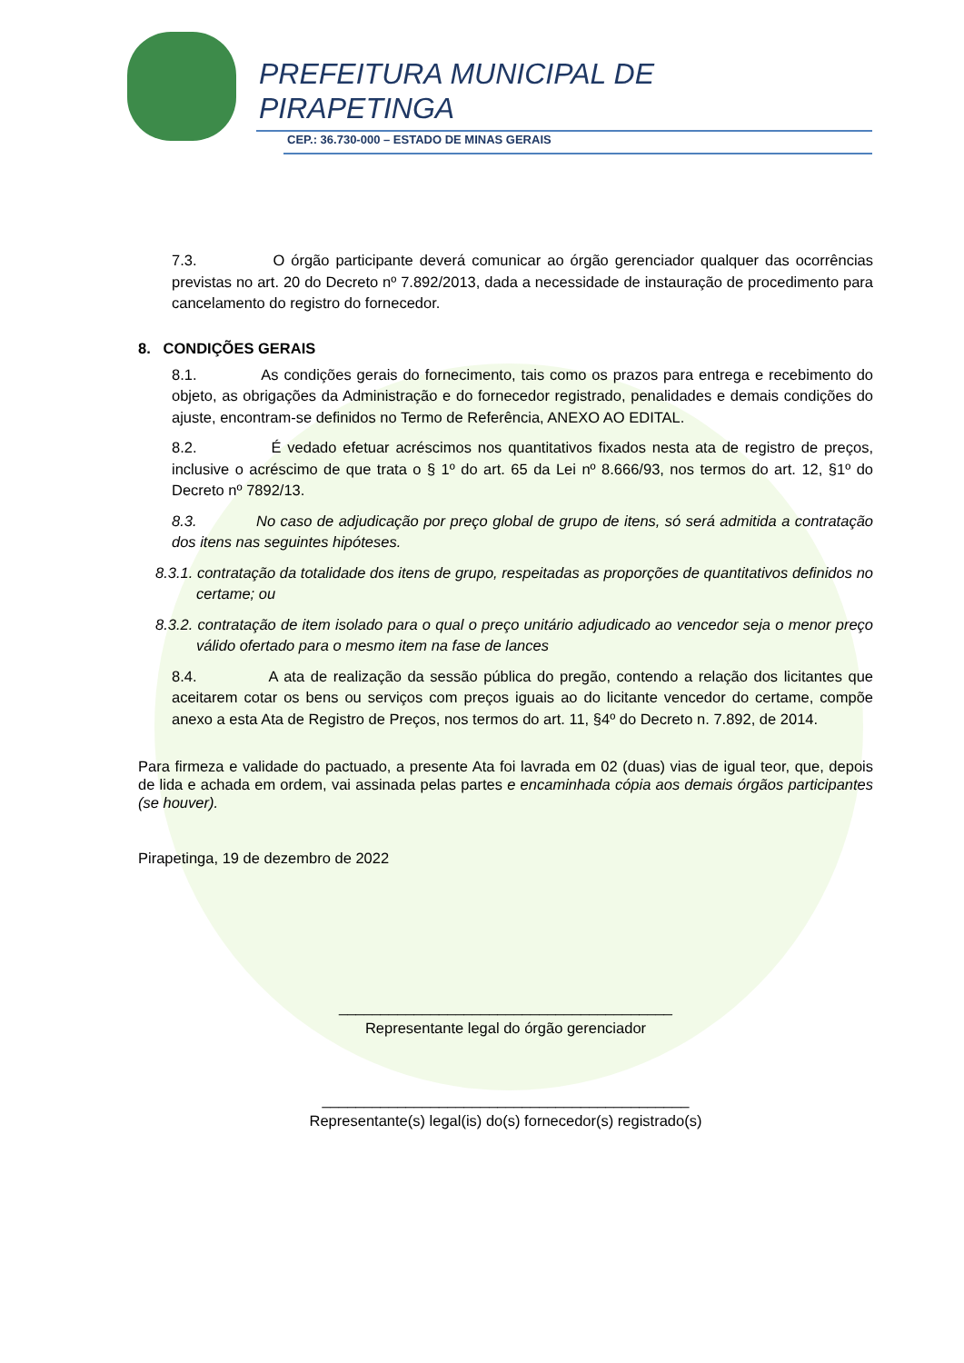PREFEITURA MUNICIPAL DE
PIRAPETINGA
CEP.: 36.730-000 – ESTADO DE MINAS GERAIS
7.3. O órgão participante deverá comunicar ao órgão gerenciador qualquer das ocorrências previstas no art. 20 do Decreto nº 7.892/2013, dada a necessidade de instauração de procedimento para cancelamento do registro do fornecedor.
8. CONDIÇÕES GERAIS
8.1. As condições gerais do fornecimento, tais como os prazos para entrega e recebimento do objeto, as obrigações da Administração e do fornecedor registrado, penalidades e demais condições do ajuste, encontram-se definidos no Termo de Referência, ANEXO AO EDITAL.
8.2. É vedado efetuar acréscimos nos quantitativos fixados nesta ata de registro de preços, inclusive o acréscimo de que trata o § 1º do art. 65 da Lei nº 8.666/93, nos termos do art. 12, §1º do Decreto nº 7892/13.
8.3. No caso de adjudicação por preço global de grupo de itens, só será admitida a contratação dos itens nas seguintes hipóteses.
8.3.1. contratação da totalidade dos itens de grupo, respeitadas as proporções de quantitativos definidos no certame; ou
8.3.2. contratação de item isolado para o qual o preço unitário adjudicado ao vencedor seja o menor preço válido ofertado para o mesmo item na fase de lances
8.4. A ata de realização da sessão pública do pregão, contendo a relação dos licitantes que aceitarem cotar os bens ou serviços com preços iguais ao do licitante vencedor do certame, compõe anexo a esta Ata de Registro de Preços, nos termos do art. 11, §4º do Decreto n. 7.892, de 2014.
Para firmeza e validade do pactuado, a presente Ata foi lavrada em 02 (duas) vias de igual teor, que, depois de lida e achada em ordem, vai assinada pelas partes e encaminhada cópia aos demais órgãos participantes (se houver).
Pirapetinga, 19 de dezembro de 2022
________________________________________
Representante legal do órgão gerenciador
____________________________________________
Representante(s) legal(is) do(s) fornecedor(s) registrado(s)